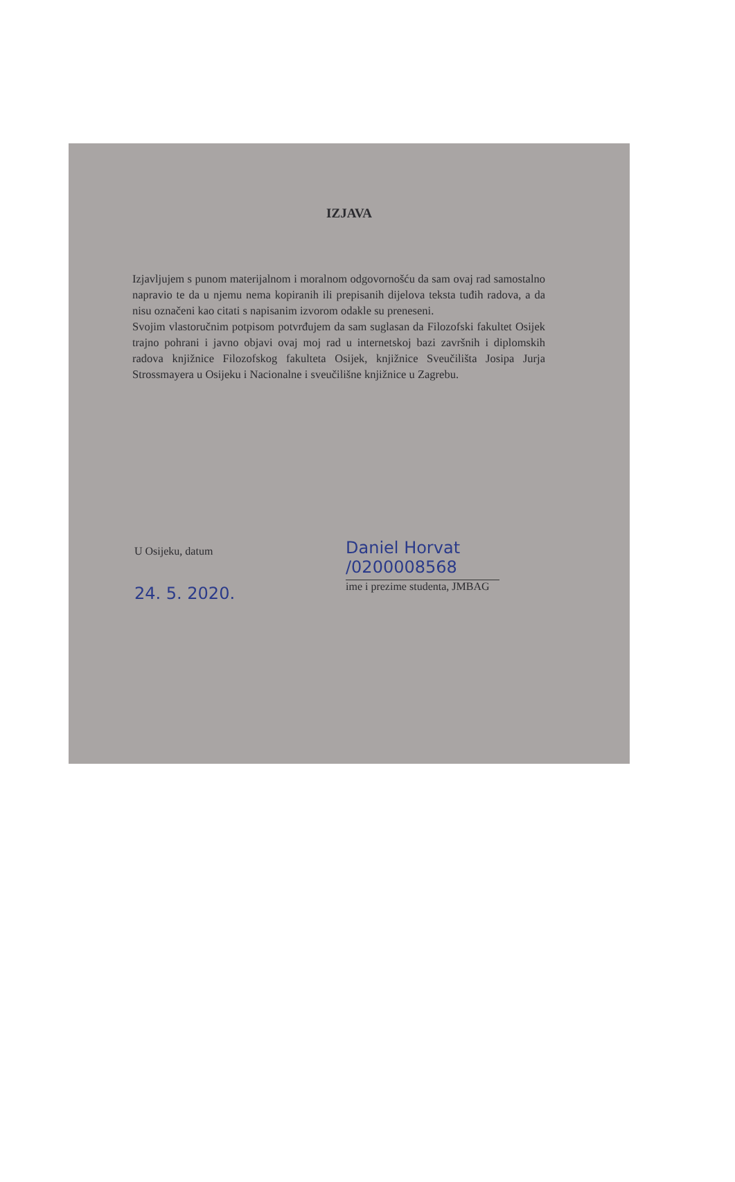IZJAVA
Izjavljujem s punom materijalnom i moralnom odgovornošću da sam ovaj rad samostalno napravio te da u njemu nema kopiranih ili prepisanih dijelova teksta tuđih radova, a da nisu označeni kao citati s napisanim izvorom odakle su preneseni.
Svojim vlastoručnim potpisom potvrđujem da sam suglasan da Filozofski fakultet Osijek trajno pohrani i javno objavi ovaj moj rad u internetskoj bazi završnih i diplomskih radova knjižnice Filozofskog fakulteta Osijek, knjižnice Sveučilišta Josipa Jurja Strossmayera u Osijeku i Nacionalne i sveučilišne knjižnice u Zagrebu.
U Osijeku, datum
24. 5. 2020.
Daniel Horvat /0200008568
ime i prezime studenta, JMBAG